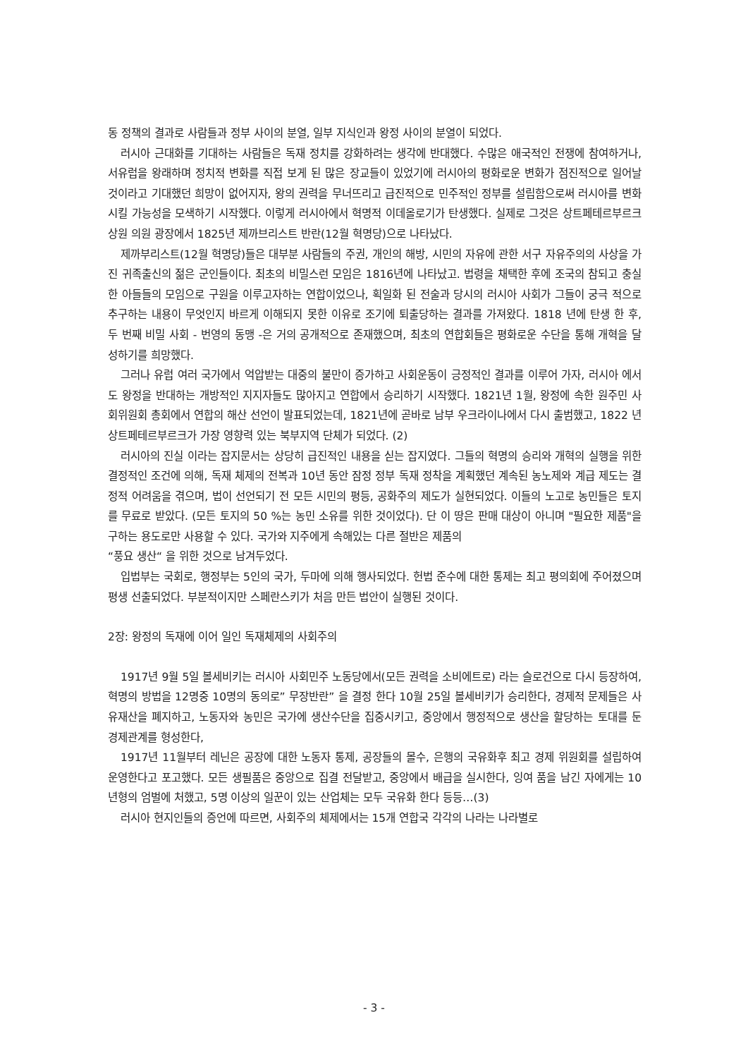동 정책의 결과로 사람들과 정부 사이의 분열, 일부 지식인과 왕정 사이의 분열이 되었다.
러시아 근대화를 기대하는 사람들은 독재 정치를 강화하려는 생각에 반대했다. 수많은 애국적인 전쟁에 참여하거나, 서유럽을 왕래하며 정치적 변화를 직접 보게 된 많은 장교들이 있었기에 러시아의 평화로운 변화가 점진적으로 일어날 것이라고 기대했던 희망이 없어지자, 왕의 권력을 무너뜨리고 급진적으로 민주적인 정부를 설립함으로써 러시아를 변화시킬 가능성을 모색하기 시작했다. 이렇게 러시아에서 혁명적 이데올로기가 탄생했다. 실제로 그것은 상트페테르부르크 상원 의원 광장에서 1825년 제까브리스트 반란(12월 혁명당)으로 나타났다.
제까부리스트(12월 혁명당)들은 대부분 사람들의 주권, 개인의 해방, 시민의 자유에 관한 서구 자유주의의 사상을 가진 귀족출신의 젊은 군인들이다. 최초의 비밀스런 모임은 1816년에 나타났고. 법령을 채택한 후에 조국의 참되고 충실한 아들들의 모임으로 구원을 이루고자하는 연합이었으나, 획일화 된 전술과 당시의 러시아 사회가 그들이 궁극 적으로 추구하는 내용이 무엇인지 바르게 이해되지 못한 이유로 조기에 퇴출당하는 결과를 가져왔다. 1818 년에 탄생 한 후, 두 번째 비밀 사회 - 번영의 동맹 -은 거의 공개적으로 존재했으며, 최초의 연합회들은 평화로운 수단을 통해 개혁을 달성하기를 희망했다.
그러나 유럽 여러 국가에서 억압받는 대중의 불만이 증가하고 사회운동이 긍정적인 결과를 이루어 가자, 러시아 에서도 왕정을 반대하는 개방적인 지지자들도 많아지고 연합에서 승리하기 시작했다. 1821년 1월, 왕정에 속한 원주민 사회위원회 총회에서 연합의 해산 선언이 발표되었는데, 1821년에 곧바로 남부 우크라이나에서 다시 출범했고, 1822 년 상트페테르부르크가 가장 영향력 있는 북부지역 단체가 되었다. (2)
러시아의 진실 이라는 잡지문서는 상당히 급진적인 내용을 싣는 잡지였다. 그들의 혁명의 승리와 개혁의 실행을 위한 결정적인 조건에 의해, 독재 체제의 전복과 10년 동안 잠정 정부 독재 정착을 계획했던 계속된 농노제와 계급 제도는 결정적 어려움을 겪으며, 법이 선언되기 전 모든 시민의 평등, 공화주의 제도가 실현되었다. 이들의 노고로 농민들은 토지를 무료로 받았다. (모든 토지의 50 %는 농민 소유를 위한 것이었다). 단 이 땅은 판매 대상이 아니며 "필요한 제품"을 구하는 용도로만 사용할 수 있다. 국가와 지주에게 속해있는 다른 절반은 제품의
“풍요 생산“ 을 위한 것으로 남겨두었다.
입법부는 국회로, 행정부는 5인의 국가, 두마에 의해 행사되었다. 헌법 준수에 대한 통제는 최고 평의회에 주어졌으며 평생 선출되었다. 부분적이지만 스페란스키가 처음 만든 법안이 실행된 것이다.
2장: 왕정의 독재에 이어 일인 독재체제의 사회주의
1917년 9월 5일 볼세비키는 러시아 사회민주 노동당에서(모든 권력을 소비에트로) 라는 슬로건으로 다시 등장하여, 혁명의 방법을 12명중 10명의 동의로” 무장반란” 을 결정 한다 10월 25일 볼세비키가 승리한다, 경제적 문제들은 사유재산을 폐지하고, 노동자와 농민은 국가에 생산수단을 집중시키고, 중앙에서 행정적으로 생산을 할당하는 토대를 둔 경제관계를 형성한다,
1917년 11월부터 레닌은 공장에 대한 노동자 통제, 공장들의 몰수, 은행의 국유화후 최고 경제 위원회를 설립하여 운영한다고 포고했다. 모든 생필품은 중앙으로 집결 전달받고, 중앙에서 배급을 실시한다, 잉여 품을 남긴 자에게는 10년형의 엄벌에 처했고, 5명 이상의 일꾼이 있는 산업체는 모두 국유화 한다 등등…(3)
러시아 현지인들의 증언에 따르면, 사회주의 체제에서는 15개 연합국 각각의 나라는 나라별로
- 3 -